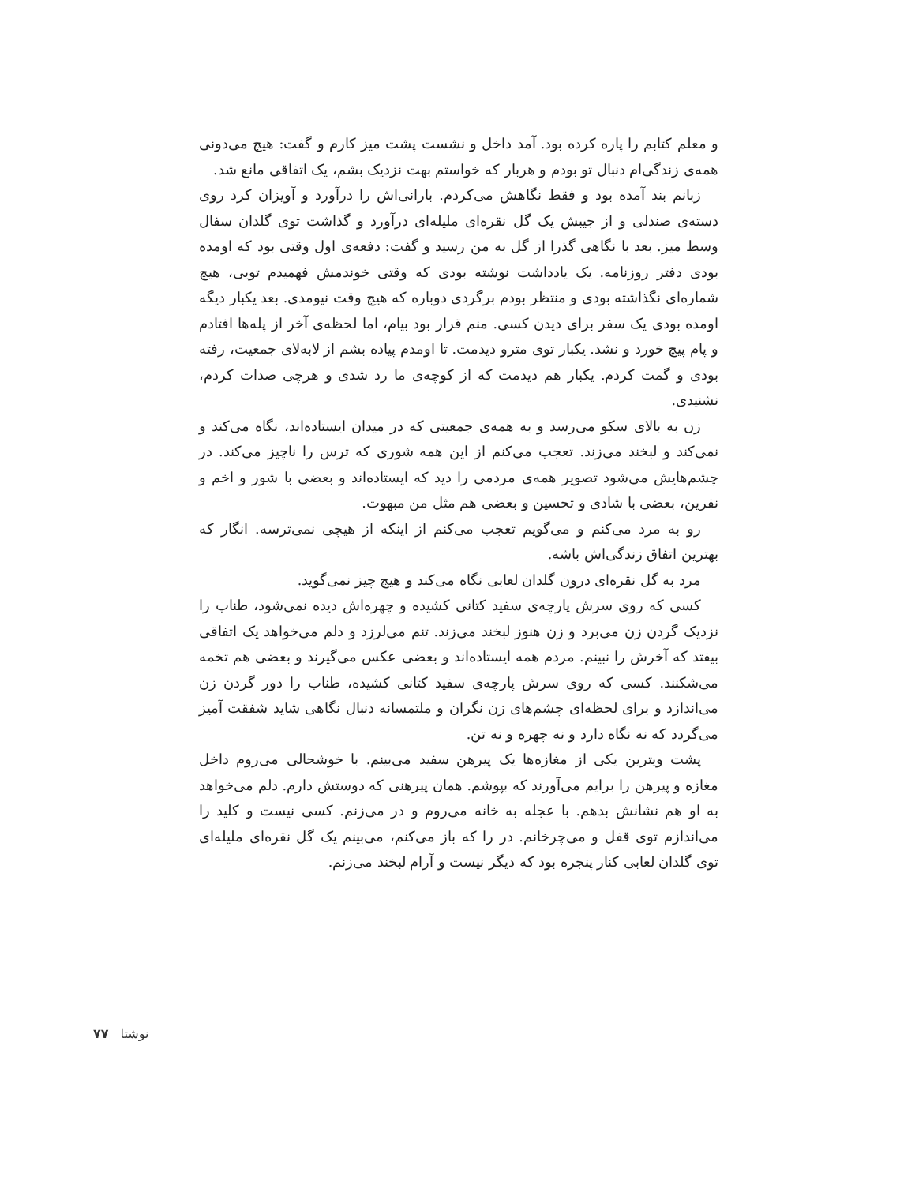و معلم کتابم را پاره کرده بود. آمد داخل و نشست پشت میز کارم و گفت: هیچ می‌دونی همه‌ی زندگی‌ام دنبال تو بودم و هربار که خواستم بهت نزدیک بشم، یک اتفاقی مانع شد.
زبانم بند آمده بود و فقط نگاهش می‌کردم. بارانی‌اش را درآورد و آویزان کرد روی دسته‌ی صندلی و از جیبش یک گل نقره‌ای ملیله‌ای درآورد و گذاشت توی گلدان سفال وسط میز. بعد با نگاهی گذرا از گل به من رسید و گفت: دفعه‌ی اول وقتی بود که اومده بودی دفتر روزنامه. یک یادداشت نوشته بودی که وقتی خوندمش فهمیدم تویی، هیچ شماره‌ای نگذاشته بودی و منتظر بودم برگردی دوباره که هیچ وقت نیومدی. بعد یکبار دیگه اومده بودی یک سفر برای دیدن کسی. منم قرار بود بیام، اما لحظه‌ی آخر از پله‌ها افتادم و پام پیچ خورد و نشد. یکبار توی مترو دیدمت. تا اومدم پیاده بشم از لابه‌لای جمعیت، رفته بودی و گمت کردم. یکبار هم دیدمت که از کوچه‌ی ما رد شدی و هرچی صدات کردم، نشنیدی.
زن به بالای سکو می‌رسد و به همه‌ی جمعیتی که در میدان ایستاده‌اند، نگاه می‌کند و نمی‌کند و لبخند می‌زند. تعجب می‌کنم از این همه شوری که ترس را ناچیز می‌کند. در چشم‌هایش می‌شود تصویر همه‌ی مردمی را دید که ایستاده‌اند و بعضی با شور و اخم و نفرین، بعضی با شادی و تحسین و بعضی هم مثل من مبهوت.
رو به مرد می‌کنم و می‌گویم تعجب می‌کنم از اینکه از هیچی نمی‌ترسه. انگار که بهترین اتفاق زندگی‌اش باشه.
مرد به گل نقره‌ای درون گلدان لعابی نگاه می‌کند و هیچ چیز نمی‌گوید.
کسی که روی سرش پارچه‌ی سفید کتانی کشیده و چهره‌اش دیده نمی‌شود، طناب را نزدیک گردن زن می‌برد و زن هنوز لبخند می‌زند. تنم می‌لرزد و دلم می‌خواهد یک اتفاقی بیفتد که آخرش را نبینم. مردم همه ایستاده‌اند و بعضی عکس می‌گیرند و بعضی هم تخمه می‌شکنند. کسی که روی سرش پارچه‌ی سفید کتانی کشیده، طناب را دور گردن زن می‌اندازد و برای لحظه‌ای چشم‌های زن نگران و ملتمسانه دنبال نگاهی شاید شفقت آمیز می‌گردد که نه نگاه دارد و نه چهره و نه تن.
پشت ویترین یکی از مغازه‌ها یک پیرهن سفید می‌بینم. با خوشحالی می‌روم داخل مغازه و پیرهن را برایم می‌آورند که بپوشم. همان پیرهنی که دوستش دارم. دلم می‌خواهد به او هم نشانش بدهم. با عجله به خانه می‌روم و در می‌زنم. کسی نیست و کلید را می‌اندازم توی قفل و می‌چرخانم. در را که باز می‌کنم، می‌بینم یک گل نقره‌ای ملیله‌ای توی گلدان لعابی کنار پنجره بود که دیگر نیست و آرام لبخند می‌زنم.
نوشتا ۷۷